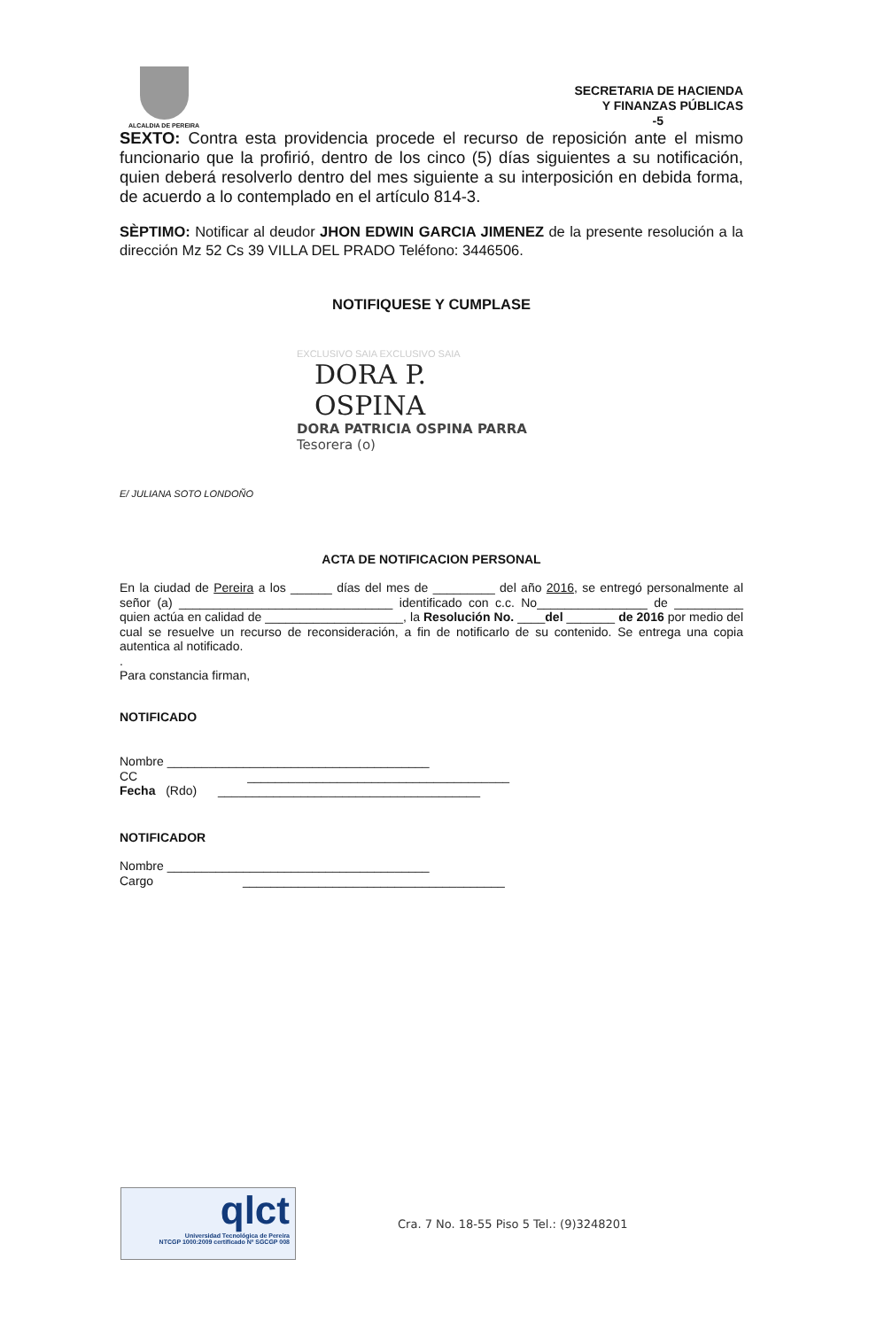ALCALDIA DE PEREIRA
SECRETARIA DE HACIENDA
Y FINANZAS PÚBLICAS
-5
SEXTO: Contra esta providencia procede el recurso de reposición ante el mismo funcionario que la profirió, dentro de los cinco (5) días siguientes a su notificación, quien deberá resolverlo dentro del mes siguiente a su interposición en debida forma, de acuerdo a lo contemplado en el artículo 814-3.
SÈPTIMO: Notificar al deudor JHON EDWIN GARCIA JIMENEZ de la presente resolución a la dirección Mz 52 Cs 39 VILLA DEL PRADO Teléfono: 3446506.
NOTIFIQUESE Y CUMPLASE
EXCLUSIVO SAIA EXCLUSIVO SAIA
DORA P. OSPINA
DORA PATRICIA OSPINA PARRA
Tesorera (o)
E/ JULIANA SOTO LONDOÑO
ACTA DE NOTIFICACION PERSONAL
En la ciudad de Pereira a los ______ días del mes de _________ del año 2016, se entregó personalmente al señor (a) _______________________________ identificado con c.c. No________________ de __________ quien actúa en calidad de ____________________, la Resolución No. ____del _______ de 2016 por medio del cual se resuelve un recurso de reconsideración, a fin de notificarlo de su contenido. Se entrega una copia autentica al notificado.
.
Para constancia firman,
NOTIFICADO
Nombre ______________________________________
CC ______________________________________
Fecha (Rdo) ______________________________________
NOTIFICADOR
Nombre ______________________________________
Cargo ______________________________________
qlct
Universidad Tecnológica de Pereira
NTCGP 1000:2009 certificado Nº SGCGP 008
Cra. 7 No. 18-55 Piso 5 Tel.: (9)3248201